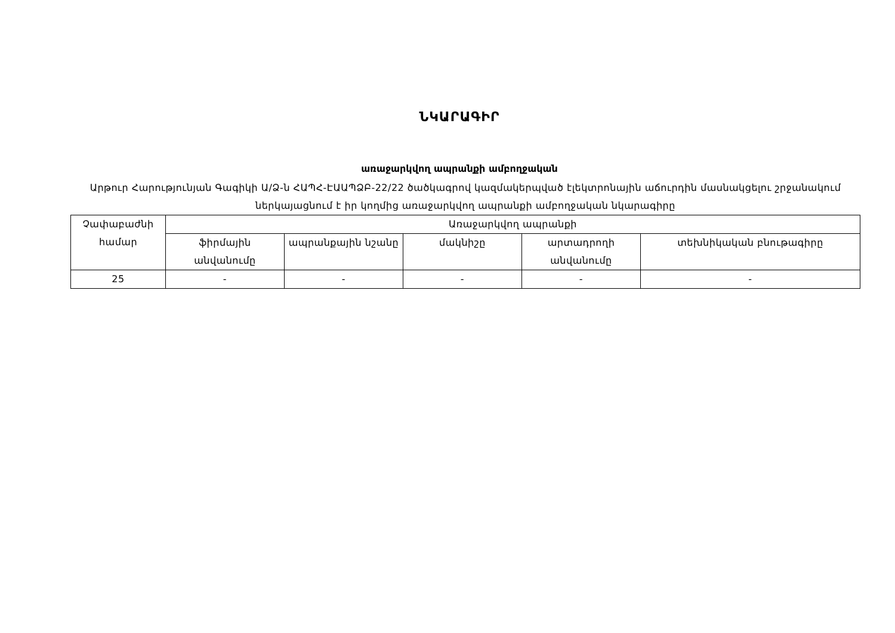ՆԿԱՐԱԳԻՐ
առաջարկվող ապրանքի ամբողջական
Արթուր Հարությունյան Գագիկի Ա/Ձ-ն ՀԱՊՀ-ԷԱԱՊՁԲ-22/22 ծածկագրով կազմակերպված էլեկտրոնային աճուրդին մասնակցելու շրջանակում ներկայացնում է իր կողմից առաջարկվող ապրանքի ամբողջական նկարագիրը
| Չափաբաժնի համար | Առաջարկվող ապրանքի | | | | |
| --- | --- | --- | --- | --- | --- |
| | ֆիրմային անվանումը | ապրանքային նշանը | մակնիշը | արտադրողի անվանումը | տեխնիկական բնութագիրը |
| 25 | - | - | - | - | - |